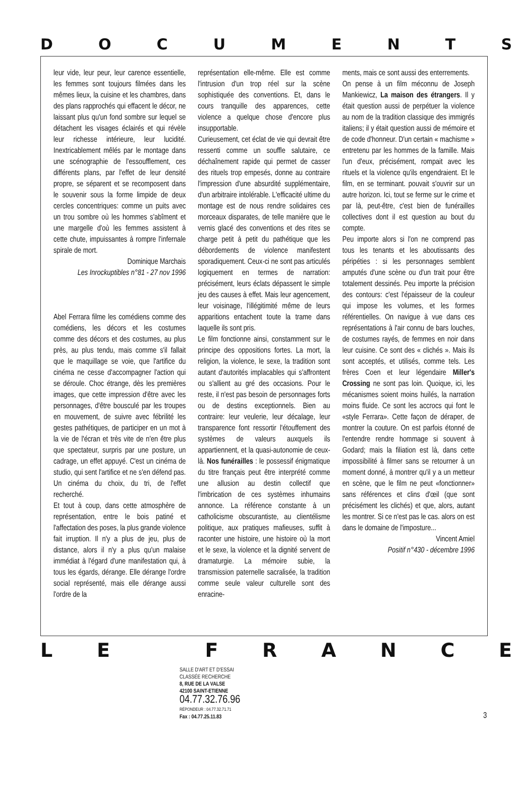DOCUMENTS
leur vide, leur peur, leur carence essentielle, les femmes sont toujours filmées dans les mêmes lieux, la cuisine et les chambres, dans des plans rapprochés qui effacent le décor, ne laissant plus qu'un fond sombre sur lequel se détachent les visages éclairés et qui révèle leur richesse intérieure, leur lucidité. Inextricablement mêlés par le montage dans une scénographie de l'essoufflement, ces différents plans, par l'effet de leur densité propre, se séparent et se recomposent dans le souvenir sous la forme limpide de deux cercles concentriques: comme un puits avec un trou sombre où les hommes s'abîment et une margelle d'où les femmes assistent à cette chute, impuissantes à rompre l'infernale spirale de mort.
Dominique Marchais
Les Inrockuptibles n°81 - 27 nov 1996
Abel Ferrara filme les comédiens comme des comédiens, les décors et les costumes comme des décors et des costumes, au plus près, au plus tendu, mais comme s'il fallait que le maquillage se voie, que l'artifice du cinéma ne cesse d'accompagner l'action qui se déroule. Choc étrange, dès les premières images, que cette impression d'être avec les personnages, d'être bousculé par les troupes en mouvement, de suivre avec fébrilité les gestes pathétiques, de participer en un mot à la vie de l'écran et très vite de n'en être plus que spectateur, surpris par une posture, un cadrage, un effet appuyé. C'est un cinéma de studio, qui sent l'artifice et ne s'en défend pas. Un cinéma du choix, du tri, de l'effet recherché.
Et tout à coup, dans cette atmosphère de représentation, entre le bois patiné et l'affectation des poses, la plus grande violence fait irruption. Il n'y a plus de jeu, plus de distance, alors il n'y a plus qu'un malaise immédiat à l'égard d'une manifestation qui, à tous les égards, dérange. Elle dérange l'ordre social représenté, mais elle dérange aussi l'ordre de la
représentation elle-même. Elle est comme l'intrusion d'un trop réel sur la scène sophistiquée des conventions. Et, dans le cours tranquille des apparences, cette violence a quelque chose d'encore plus insupportable.
Curieusement, cet éclat de vie qui devrait être ressenti comme un souffle salutaire, ce déchaînement rapide qui permet de casser des rituels trop empesés, donne au contraire l'impression d'une absurdité supplémentaire, d'un arbitraire intolérable. L'efficacité ultime du montage est de nous rendre solidaires ces morceaux disparates, de telle manière que le vernis glacé des conventions et des rites se charge petit à petit du pathétique que les débordements de violence manifestent sporadiquement. Ceux-ci ne sont pas articulés logiquement en termes de narration: précisément, leurs éclats dépassent le simple jeu des causes à effet. Mais leur agencement, leur voisinage, l'illégitimité même de leurs apparitions entachent toute la trame dans laquelle ils sont pris.
Le film fonctionne ainsi, constamment sur le principe des oppositions fortes. La mort, la religion, la violence, le sexe, la tradition sont autant d'autorités implacables qui s'affrontent ou s'allient au gré des occasions. Pour le reste, il n'est pas besoin de personnages forts ou de destins exceptionnels. Bien au contraire: leur veulerie, leur décalage, leur transparence font ressortir l'étouffement des systèmes de valeurs auxquels ils appartiennent, et la quasi-autonomie de ceux-là. Nos funérailles : le possessif énigmatique du titre français peut être interprété comme une allusion au destin collectif que l'imbrication de ces systèmes inhumains annonce. La référence constante à un catholicisme obscurantiste, au clientélisme politique, aux pratiques mafieuses, suffit à raconter une histoire, une histoire où la mort et le sexe, la violence et la dignité servent de dramaturgie. La mémoire subie, la transmission paternelle sacralisée, la tradition comme seule valeur culturelle sont des enracine-
ments, mais ce sont aussi des enterrements.
On pense à un film méconnu de Joseph Mankiewicz, La maison des étrangers. Il y était question aussi de perpétuer la violence au nom de la tradition classique des immigrés italiens; il y était question aussi de mémoire et de code d'honneur. D'un certain « machisme » entretenu par les hommes de la famille. Mais l'un d'eux, précisément, rompait avec les rituels et la violence qu'ils engendraient. Et le film, en se terminant. pouvait s'ouvrir sur un autre horizon. Ici, tout se ferme sur le crime et par là, peut-être, c'est bien de funérailles collectives dont il est question au bout du compte.
Peu importe alors si l'on ne comprend pas tous les tenants et les aboutissants des péripéties : si les personnages semblent amputés d'une scène ou d'un trait pour être totalement dessinés. Peu importe la précision des contours: c'est l'épaisseur de la couleur qui impose les volumes, et les formes référentielles. On navigue à vue dans ces représentations à l'air connu de bars louches, de costumes rayés, de femmes en noir dans leur cuisine. Ce sont des « clichés ». Mais ils sont acceptés, et utilisés, comme tels. Les frères Coen et leur légendaire Miller's Crossing ne sont pas loin. Quoique, ici, les mécanismes soient moins huilés, la narration moins fluide. Ce sont les accrocs qui font le «style Ferrara». Cette façon de déraper, de montrer la couture. On est parfois étonné de l'entendre rendre hommage si souvent à Godard; mais la filiation est là, dans cette impossibilité à filmer sans se retourner à un moment donné, à montrer qu'il y a un metteur en scène, que le film ne peut «fonctionner» sans références et clins d'œil (que sont précisément les clichés) et que, alors, autant les montrer. Si ce n'est pas le cas. alors on est dans le domaine de l'imposture...
Vincent Amiel
Positif n°430 - décembre 1996
LE FRANCE
SALLE D'ART ET D'ESSAI
CLASSÉE RECHERCHE
8, RUE DE LA VALSE
42100 SAINT-ETIENNE
04.77.32.76.96
RÉPONDEUR : 04.77.32.71.71
Fax : 04.77.25.11.83
3